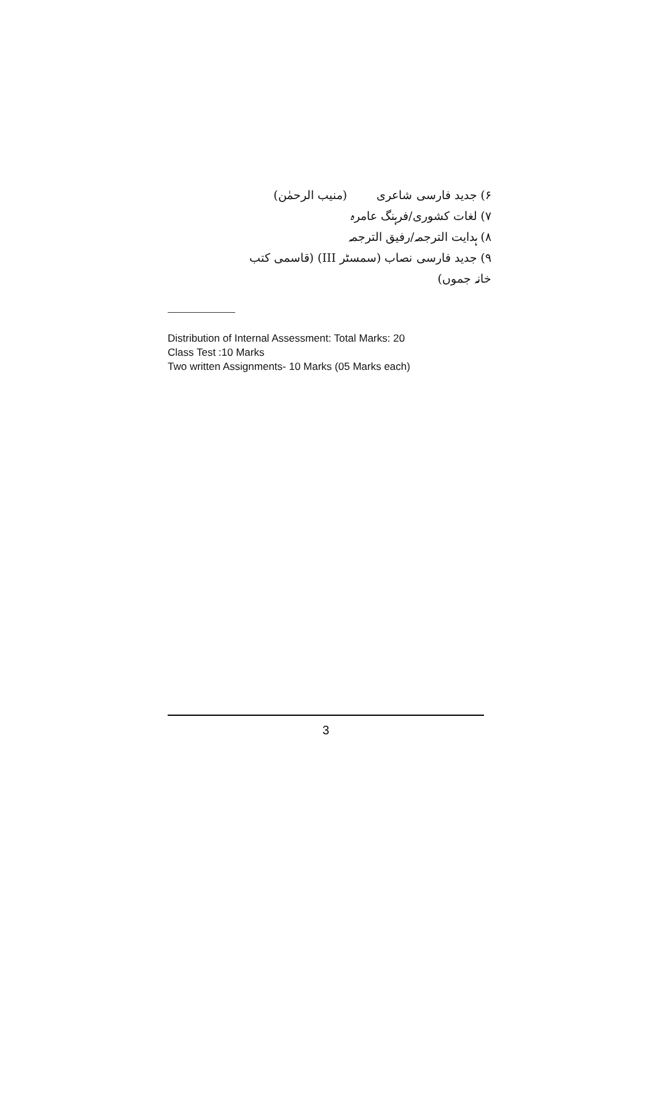۶) جدید فارسی شاعری (منیب الرحمٰن)
۷) لغات کشوری/فرہنگ عامرہ
۸) ہدایت الترجمہ/رفیق الترجمہ
۹) جدید فارسی نصاب (سمسٹر III) (قاسمی کتب خانہ جموں)
Distribution of Internal Assessment: Total Marks: 20
Class Test :10 Marks
Two written Assignments- 10 Marks (05 Marks each)
3